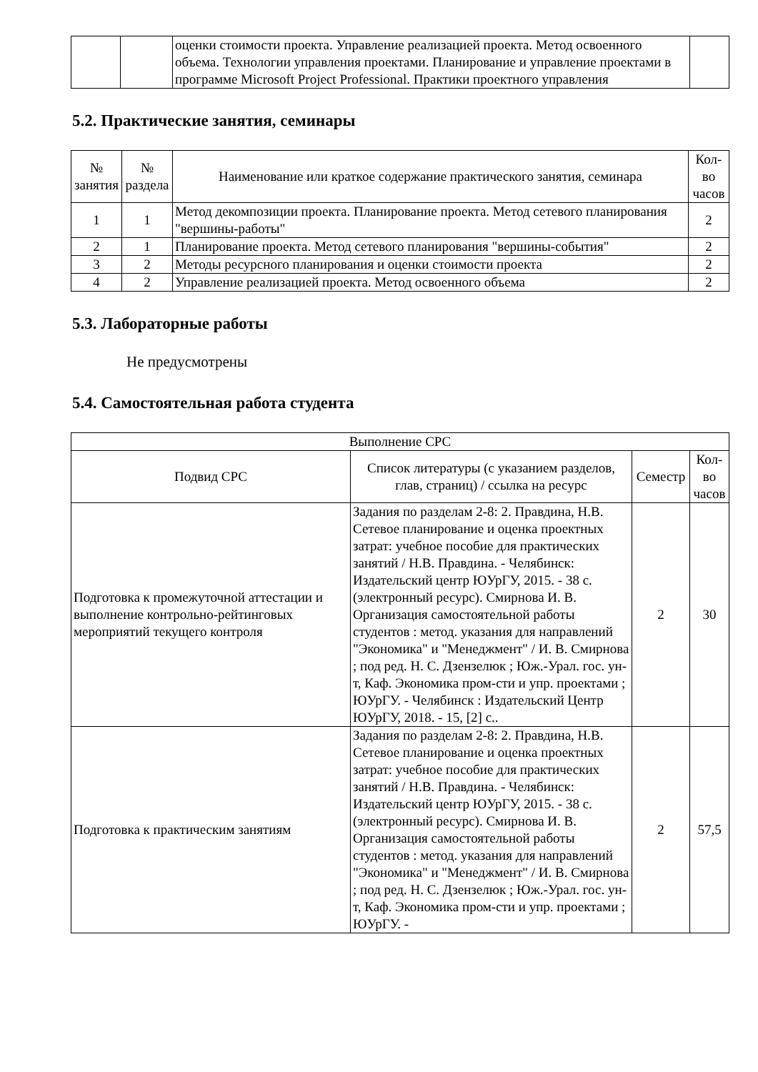| | | оценки стоимости проекта. Управление реализацией проекта. Метод освоенного объема. Технологии управления проектами. Планирование и управление проектами в программе Microsoft Project Professional. Практики проектного управления | |
5.2. Практические занятия, семинары
| № занятия | № раздела | Наименование или краткое содержание практического занятия, семинара | Кол-во часов |
| --- | --- | --- | --- |
| 1 | 1 | Метод декомпозиции проекта. Планирование проекта. Метод сетевого планирования "вершины-работы" | 2 |
| 2 | 1 | Планирование проекта. Метод сетевого планирования "вершины-события" | 2 |
| 3 | 2 | Методы ресурсного планирования и оценки стоимости проекта | 2 |
| 4 | 2 | Управление реализацией проекта. Метод освоенного объема | 2 |
5.3. Лабораторные работы
Не предусмотрены
5.4. Самостоятельная работа студента
| Выполнение СРС | | | |
| --- | --- | --- | --- |
| Подвид СРС | Список литературы (с указанием разделов, глав, страниц) / ссылка на ресурс | Семестр | Кол-во часов |
| Подготовка к промежуточной аттестации и выполнение контрольно-рейтинговых мероприятий текущего контроля | Задания по разделам 2-8: 2. Правдина, Н.В. Сетевое планирование и оценка проектных затрат: учебное пособие для практических занятий / Н.В. Правдина. - Челябинск: Издательский центр ЮУрГУ, 2015. - 38 с. (электронный ресурс). Смирнова И. В. Организация самостоятельной работы студентов : метод. указания для направлений "Экономика" и "Менеджмент" / И. В. Смирнова ; под ред. Н. С. Дзензелюк ; Юж.-Урал. гос. ун-т, Каф. Экономика пром-сти и упр. проектами ; ЮУрГУ. - Челябинск : Издательский Центр ЮУрГУ, 2018. - 15, [2] с.. | 2 | 30 |
| Подготовка к практическим занятиям | Задания по разделам 2-8: 2. Правдина, Н.В. Сетевое планирование и оценка проектных затрат: учебное пособие для практических занятий / Н.В. Правдина. - Челябинск: Издательский центр ЮУрГУ, 2015. - 38 с. (электронный ресурс). Смирнова И. В. Организация самостоятельной работы студентов : метод. указания для направлений "Экономика" и "Менеджмент" / И. В. Смирнова ; под ред. Н. С. Дзензелюк ; Юж.-Урал. гос. ун-т, Каф. Экономика пром-сти и упр. проектами ; ЮУрГУ. - | 2 | 57,5 |